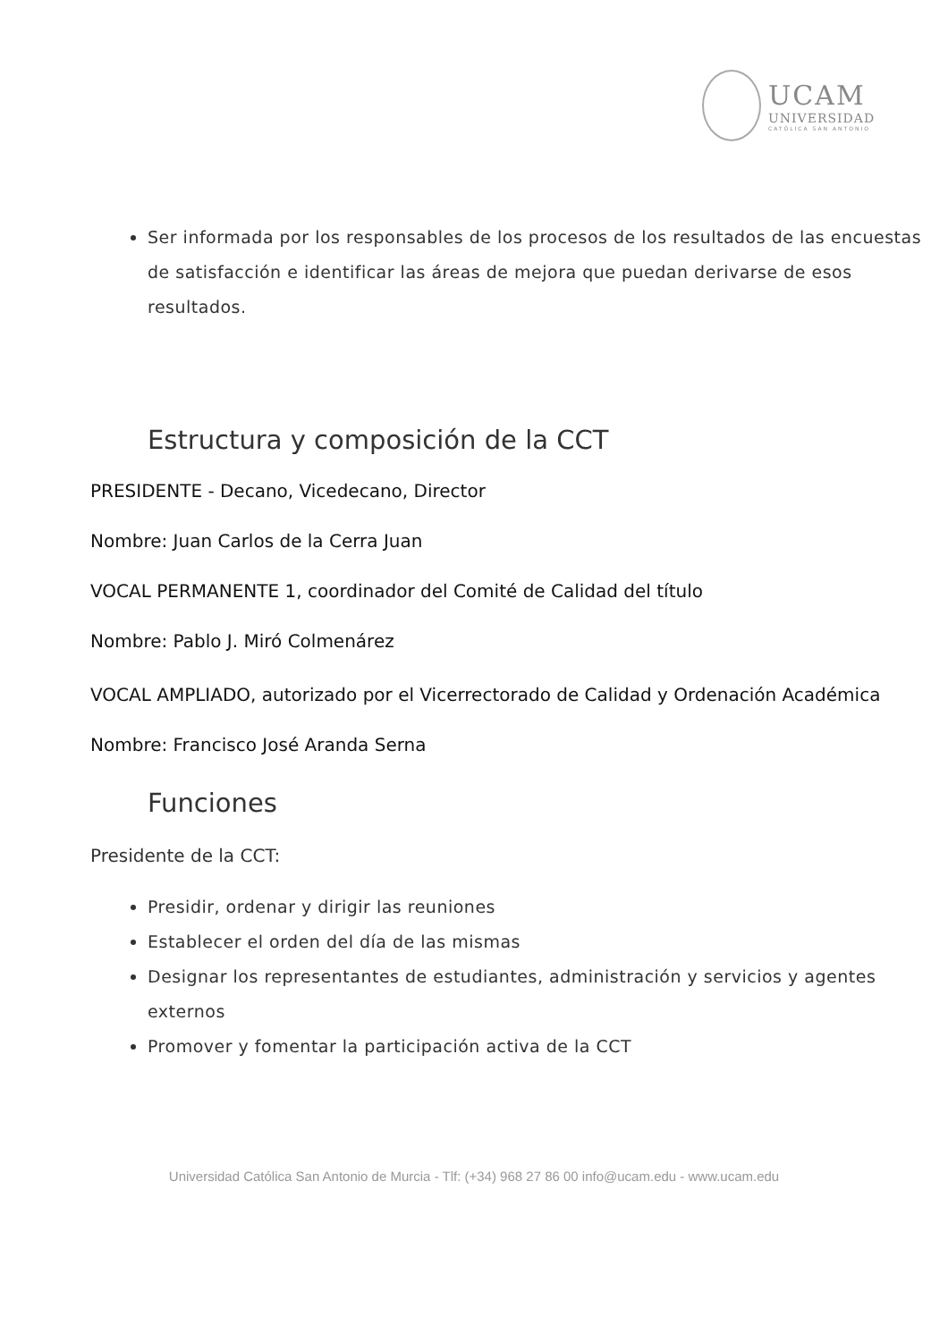UCAM
UNIVERSIDAD
CATÓLICA SAN ANTONIO
Ser informada por los responsables de los procesos de los resultados de las encuestas de satisfacción e identificar las áreas de mejora que puedan derivarse de esos resultados.
Estructura y composición de la CCT
PRESIDENTE - Decano, Vicedecano, Director
Nombre: Juan Carlos de la Cerra Juan
VOCAL PERMANENTE 1, coordinador del Comité de Calidad del título
Nombre: Pablo J. Miró Colmenárez
VOCAL AMPLIADO, autorizado por el Vicerrectorado de Calidad y Ordenación Académica
Nombre: Francisco José Aranda Serna
Funciones
Presidente de la CCT:
Presidir, ordenar y dirigir las reuniones
Establecer el orden del día de las mismas
Designar los representantes de estudiantes, administración y servicios y agentes externos
Promover y fomentar la participación activa de la CCT
Universidad Católica San Antonio de Murcia - Tlf: (+34) 968 27 86 00 info@ucam.edu - www.ucam.edu